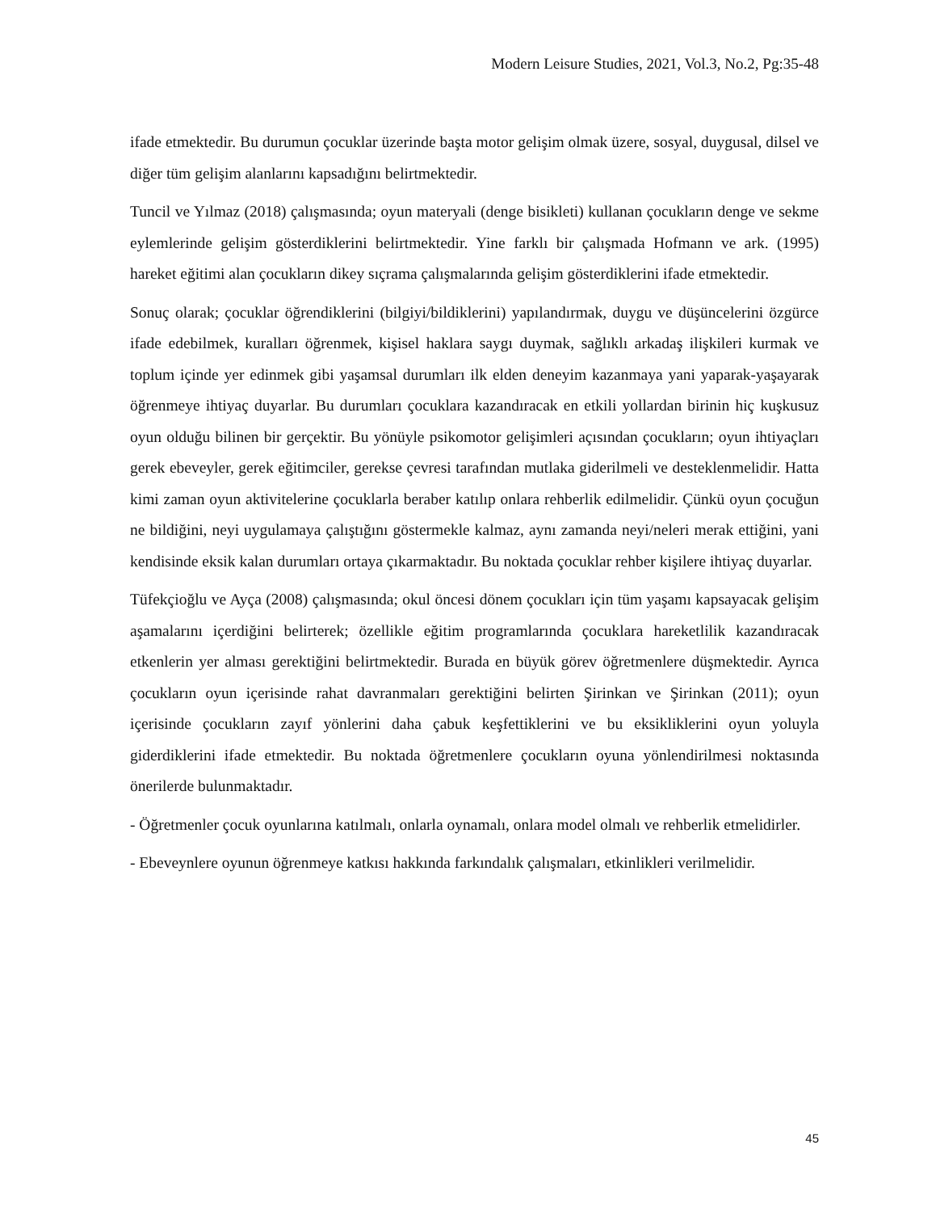Modern Leisure Studies, 2021, Vol.3, No.2, Pg:35-48
ifade etmektedir. Bu durumun çocuklar üzerinde başta motor gelişim olmak üzere, sosyal, duygusal, dilsel ve diğer tüm gelişim alanlarını kapsadığını belirtmektedir.
Tuncil ve Yılmaz (2018) çalışmasında; oyun materyali (denge bisikleti) kullanan çocukların denge ve sekme eylemlerinde gelişim gösterdiklerini belirtmektedir. Yine farklı bir çalışmada Hofmann ve ark. (1995) hareket eğitimi alan çocukların dikey sıçrama çalışmalarında gelişim gösterdiklerini ifade etmektedir.
Sonuç olarak; çocuklar öğrendiklerini (bilgiyi/bildiklerini) yapılandırmak, duygu ve düşüncelerini özgürce ifade edebilmek, kuralları öğrenmek, kişisel haklara saygı duymak, sağlıklı arkadaş ilişkileri kurmak ve toplum içinde yer edinmek gibi yaşamsal durumları ilk elden deneyim kazanmaya yani yaparak-yaşayarak öğrenmeye ihtiyaç duyarlar. Bu durumları çocuklara kazandıracak en etkili yollardan birinin hiç kuşkusuz oyun olduğu bilinen bir gerçektir. Bu yönüyle psikomotor gelişimleri açısından çocukların; oyun ihtiyaçları gerek ebeveyler, gerek eğitimciler, gerekse çevresi tarafından mutlaka giderilmeli ve desteklenmelidir. Hatta kimi zaman oyun aktivitelerine çocuklarla beraber katılıp onlara rehberlik edilmelidir. Çünkü oyun çocuğun ne bildiğini, neyi uygulamaya çalıştığını göstermekle kalmaz, aynı zamanda neyi/neleri merak ettiğini, yani kendisinde eksik kalan durumları ortaya çıkarmaktadır. Bu noktada çocuklar rehber kişilere ihtiyaç duyarlar.
Tüfekçioğlu ve Ayça (2008) çalışmasında; okul öncesi dönem çocukları için tüm yaşamı kapsayacak gelişim aşamalarını içerdiğini belirterek; özellikle eğitim programlarında çocuklara hareketlilik kazandıracak etkenlerin yer alması gerektiğini belirtmektedir. Burada en büyük görev öğretmenlere düşmektedir. Ayrıca çocukların oyun içerisinde rahat davranmaları gerektiğini belirten Şirinkan ve Şirinkan (2011); oyun içerisinde çocukların zayıf yönlerini daha çabuk keşfettiklerini ve bu eksikliklerini oyun yoluyla giderdiklerini ifade etmektedir. Bu noktada öğretmenlere çocukların oyuna yönlendirilmesi noktasında önerilerde bulunmaktadır.
- Öğretmenler çocuk oyunlarına katılmalı, onlarla oynamalı, onlara model olmalı ve rehberlik etmelidirler.
- Ebeveynlere oyunun öğrenmeye katkısı hakkında farkındalık çalışmaları, etkinlikleri verilmelidir.
45